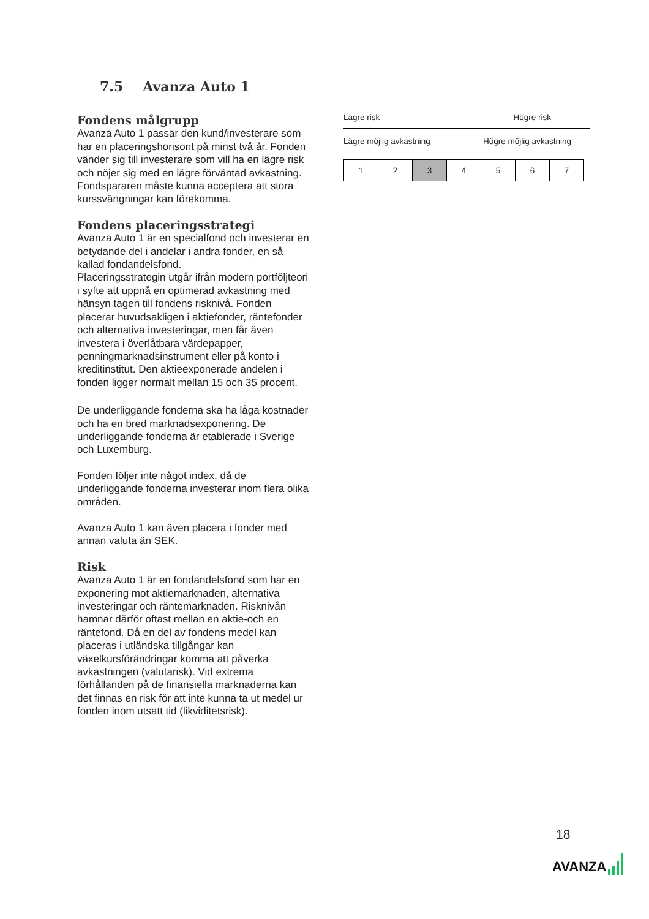7.5 Avanza Auto 1
Fondens målgrupp
Avanza Auto 1 passar den kund/investerare som har en placeringshorisont på minst två år. Fonden vänder sig till investerare som vill ha en lägre risk och nöjer sig med en lägre förväntad avkastning. Fondspararen måste kunna acceptera att stora kurssvängningar kan förekomma.
Fondens placeringsstrategi
Avanza Auto 1 är en specialfond och investerar en betydande del i andelar i andra fonder, en så kallad fondandelsfond.
Placeringsstrategin utgår ifrån modern portföljteori i syfte att uppnå en optimerad avkastning med hänsyn tagen till fondens risknivå. Fonden placerar huvudsakligen i aktiefonder, räntefonder och alternativa investeringar, men får även investera i överlåtbara värdepapper, penningmarknadsinstrument eller på konto i kreditinstitut. Den aktieexponerade andelen i fonden ligger normalt mellan 15 och 35 procent.
De underliggande fonderna ska ha låga kostnader och ha en bred marknadsexponering. De underliggande fonderna är etablerade i Sverige och Luxemburg.
Fonden följer inte något index, då de underliggande fonderna investerar inom flera olika områden.
Avanza Auto 1 kan även placera i fonder med annan valuta än SEK.
Risk
Avanza Auto 1 är en fondandelsfond som har en exponering mot aktiemarknaden, alternativa investeringar och räntemarknaden. Risknivån hamnar därför oftast mellan en aktie-och en räntefond. Då en del av fondens medel kan placeras i utländska tillgångar kan växelkursförändringar komma att påverka avkastningen (valutarisk). Vid extrema förhållanden på de finansiella marknaderna kan det finnas en risk för att inte kunna ta ut medel ur fonden inom utsatt tid (likviditetsrisk).
Lägre risk Högre risk
Lägre möjlig avkastning Högre möjlig avkastning
| 1 | 2 | 3 | 4 | 5 | 6 | 7 |
18
AVANZA